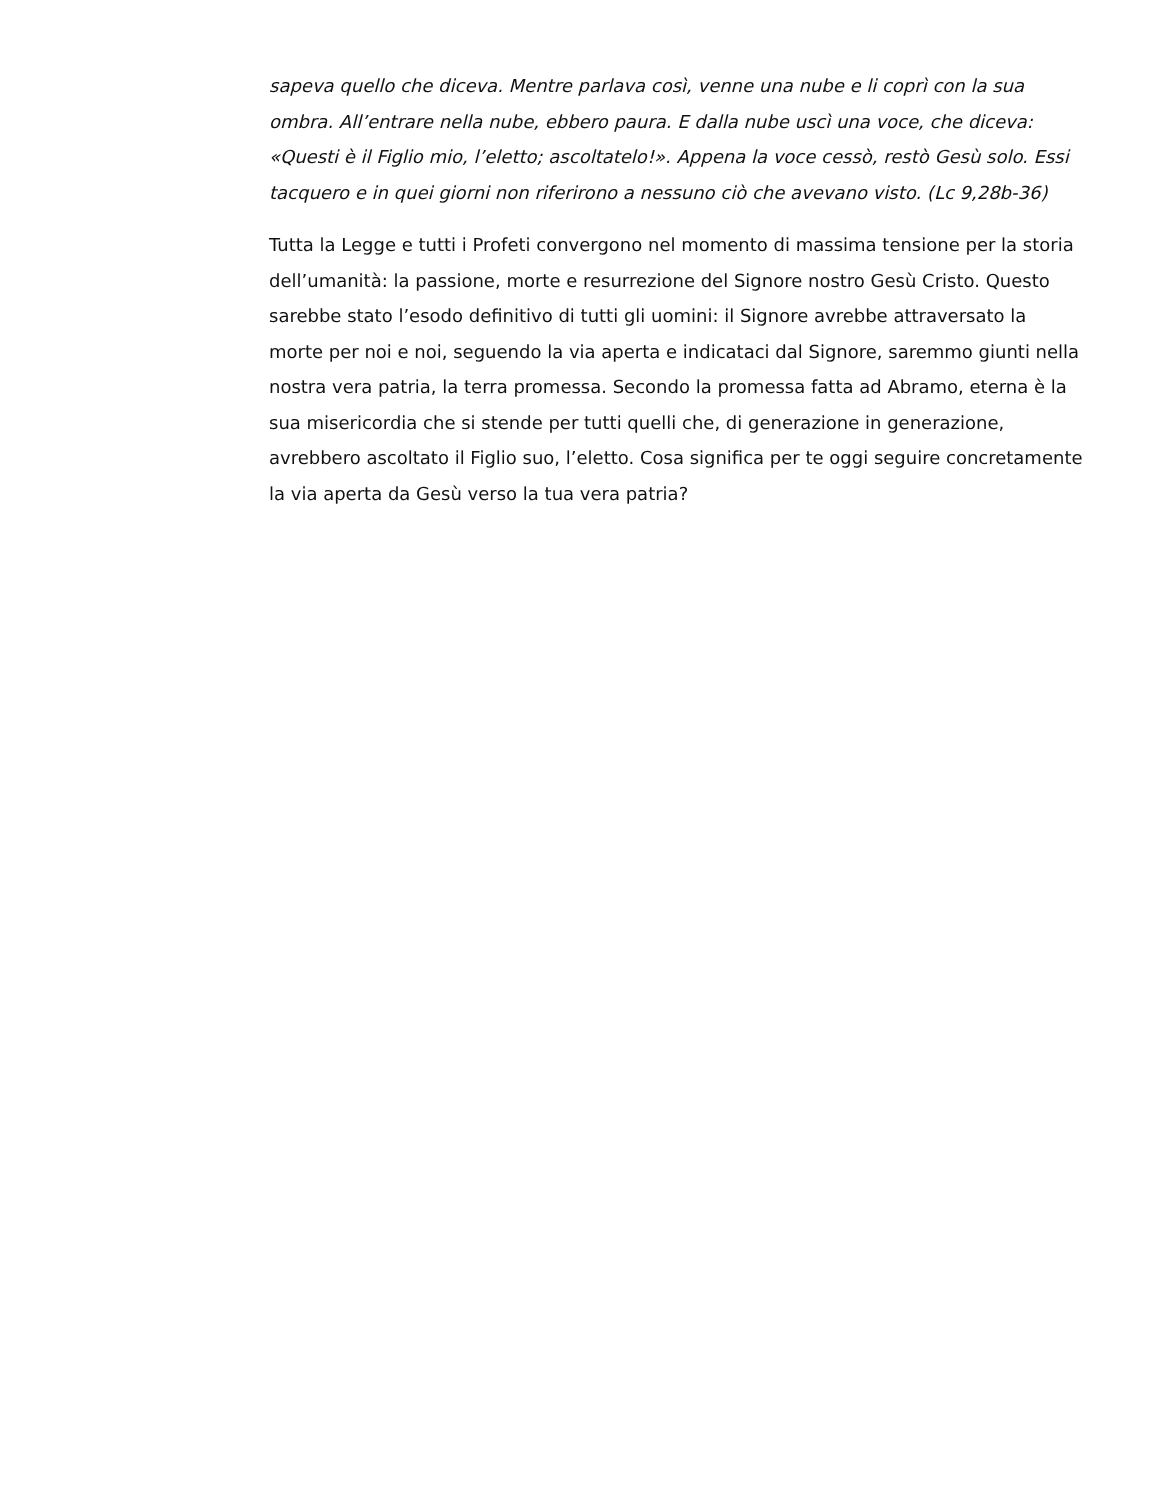sapeva quello che diceva. Mentre parlava così, venne una nube e li coprì con la sua ombra. All’entrare nella nube, ebbero paura. E dalla nube uscì una voce, che diceva: «Questi è il Figlio mio, l’eletto; ascoltatelo!». Appena la voce cessò, restò Gesù solo. Essi tacquero e in quei giorni non riferirono a nessuno ciò che avevano visto. (Lc 9,28b-36)
Tutta la Legge e tutti i Profeti convergono nel momento di massima tensione per la storia dell’umanità: la passione, morte e resurrezione del Signore nostro Gesù Cristo. Questo sarebbe stato l’esodo definitivo di tutti gli uomini: il Signore avrebbe attraversato la morte per noi e noi, seguendo la via aperta e indicataci dal Signore, saremmo giunti nella nostra vera patria, la terra promessa. Secondo la promessa fatta ad Abramo, eterna è la sua misericordia che si stende per tutti quelli che, di generazione in generazione, avrebbero ascoltato il Figlio suo, l’eletto. Cosa significa per te oggi seguire concretamente la via aperta da Gesù verso la tua vera patria?